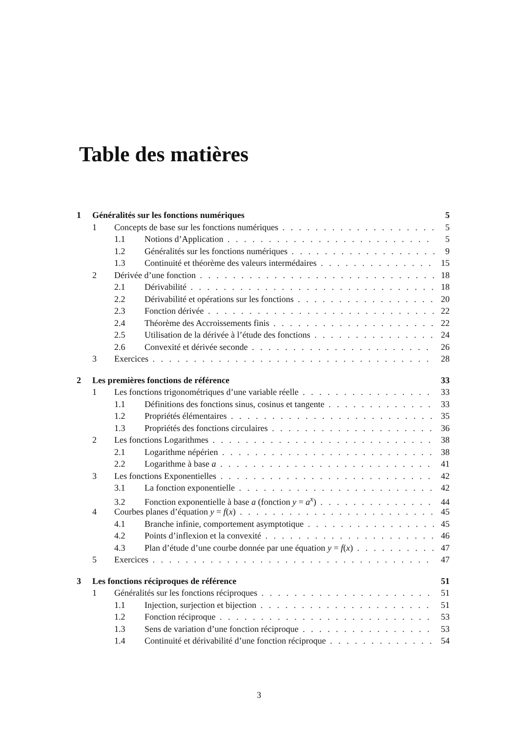Table des matières
1 Généralités sur les fonctions numériques 5
1 Concepts de base sur les fonctions numériques 5
1.1 Notions d’Application 5
1.2 Généralités sur les fonctions numériques 9
1.3 Continuité et théorème des valeurs intermédaires 15
2 Dérivée d’une fonction 18
2.1 Dérivabilité 18
2.2 Dérivabilité et opérations sur les fonctions 20
2.3 Fonction dérivée 22
2.4 Théorème des Accroissements finis 22
2.5 Utilisation de la dérivée à l’étude des fonctions 24
2.6 Convexité et dérivée seconde 26
3 Exercices 28
2 Les premières fonctions de référence 33
1 Les fonctions trigonométriques d’une variable réelle 33
1.1 Définitions des fonctions sinus, cosinus et tangente 33
1.2 Propriétés élémentaires 35
1.3 Propriétés des fonctions circulaires 36
2 Les fonctions Logarithmes 38
2.1 Logarithme népérien 38
2.2 Logarithme à base a 41
3 Les fonctions Exponentielles 42
3.1 La fonction exponentielle 42
3.2 Fonction exponentielle à base a (fonction y = a<sup>x</sup>) 44
4 Courbes planes d’équation y = f(x) 45
4.1 Branche infinie, comportement asymptotique 45
4.2 Points d’inflexion et la convexité 46
4.3 Plan d’étude d’une courbe donnée par une équation y = f(x) 47
5 Exercices 47
3 Les fonctions réciproques de référence 51
1 Généralités sur les fonctions réciproques 51
1.1 Injection, surjection et bijection 51
1.2 Fonction réciproque 53
1.3 Sens de variation d’une fonction réciproque 53
1.4 Continuité et dérivabilité d’une fonction réciproque 54
3